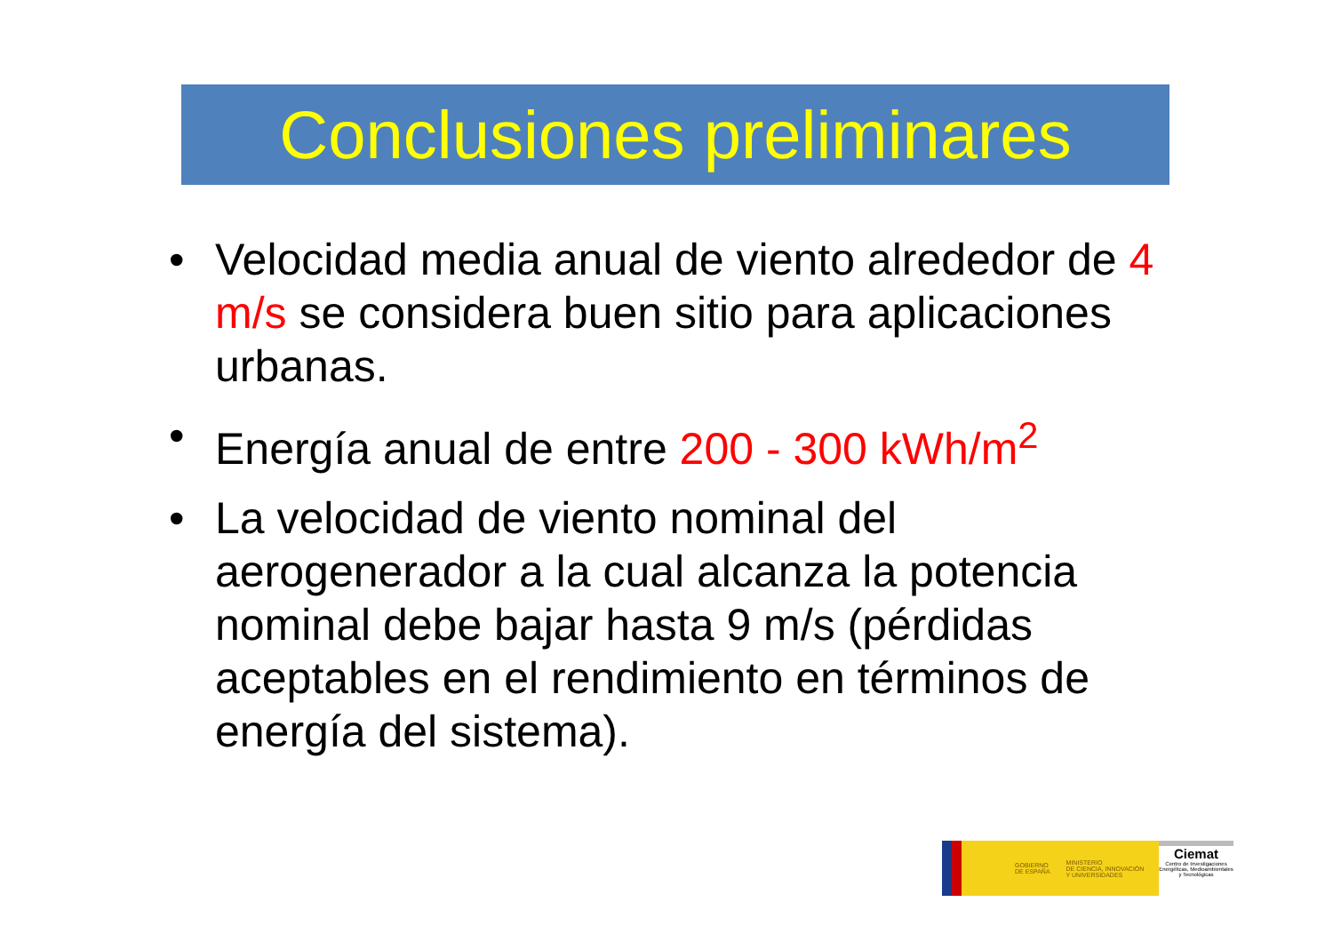Conclusiones preliminares
• Velocidad media anual de viento alrededor de 4 m/s se considera buen sitio para aplicaciones urbanas.
• Energía anual de entre 200 - 300 kWh/m<sup>2</sup>
• La velocidad de viento nominal del aerogenerador a la cual alcanza la potencia nominal debe bajar hasta 9 m/s (pérdidas aceptables en el rendimiento en términos de energía del sistema).
GOBIERNO
DE ESPAÑA MINISTERIO
DE CIENCIA, INNOVACIÓN
Y UNIVERSIDADES
Ciemat
Centro de Investigaciones Energéticas, Medioambientales y Tecnológicas